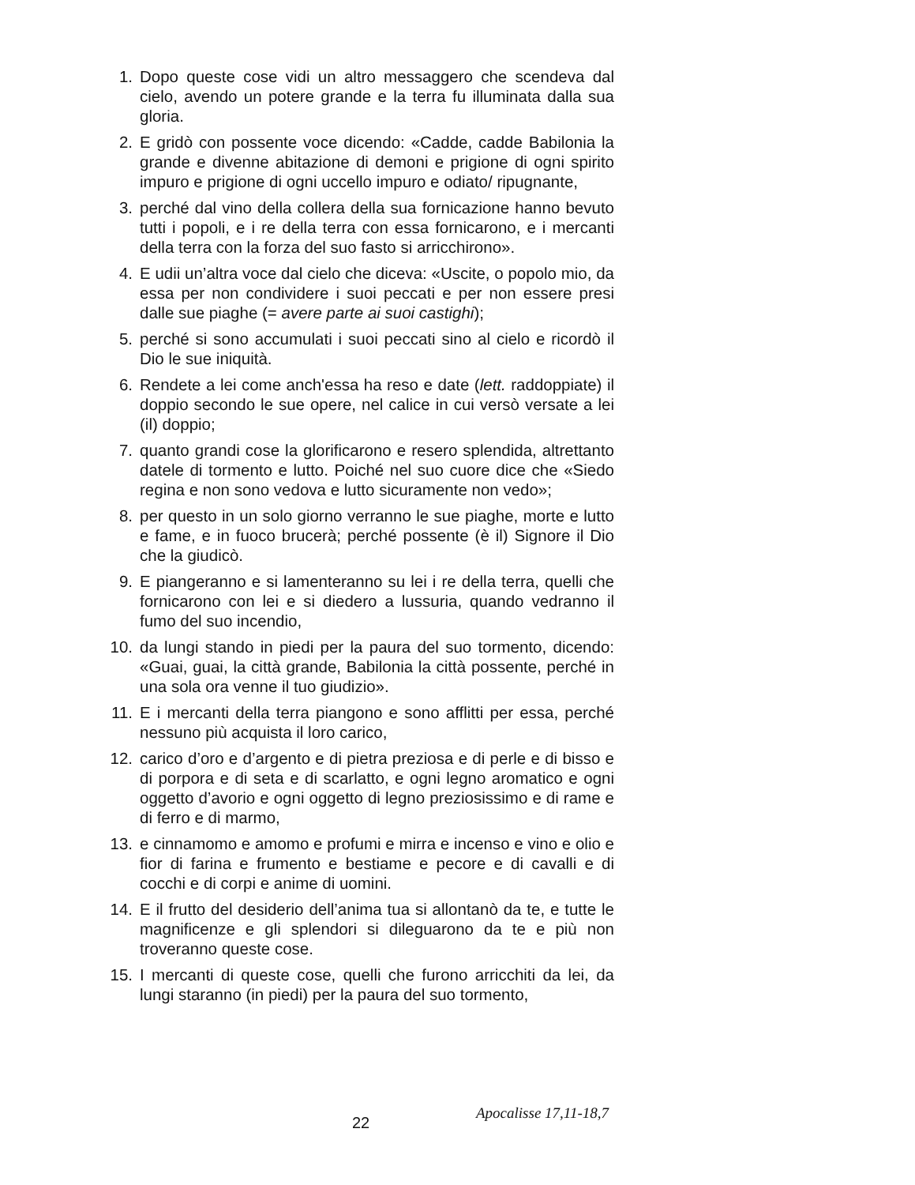1. Dopo queste cose vidi un altro messaggero che scendeva dal cielo, avendo un potere grande e la terra fu illuminata dalla sua gloria.
2. E gridò con possente voce dicendo: «Cadde, cadde Babilonia la grande e divenne abitazione di demoni e prigione di ogni spirito impuro e prigione di ogni uccello impuro e odiato/ ripugnante,
3. perché dal vino della collera della sua fornicazione hanno bevuto tutti i popoli, e i re della terra con essa fornicarono, e i mercanti della terra con la forza del suo fasto si arricchirono».
4. E udii un’altra voce dal cielo che diceva: «Uscite, o popolo mio, da essa per non condividere i suoi peccati e per non essere presi dalle sue piaghe (= avere parte ai suoi castighi);
5. perché si sono accumulati i suoi peccati sino al cielo e ricordò il Dio le sue iniquità.
6. Rendete a lei come anch'essa ha reso e date (lett. raddoppiate) il doppio secondo le sue opere, nel calice in cui versò versate a lei (il) doppio;
7. quanto grandi cose la glorificarono e resero splendida, altrettanto datele di tormento e lutto. Poiché nel suo cuore dice che «Siedo regina e non sono vedova e lutto sicuramente non vedo»;
8. per questo in un solo giorno verranno le sue piaghe, morte e lutto e fame, e in fuoco brucerà; perché possente (è il) Signore il Dio che la giudicò.
9. E piangeranno e si lamenteranno su lei i re della terra, quelli che fornicarono con lei e si diedero a lussuria, quando vedranno il fumo del suo incendio,
10. da lungi stando in piedi per la paura del suo tormento, dicendo: «Guai, guai, la città grande, Babilonia la città possente, perché in una sola ora venne il tuo giudizio».
11. E i mercanti della terra piangono e sono afflitti per essa, perché nessuno più acquista il loro carico,
12. carico d’oro e d’argento e di pietra preziosa e di perle e di bisso e di porpora e di seta e di scarlatto, e ogni legno aromatico e ogni oggetto d’avorio e ogni oggetto di legno preziosissimo e di rame e di ferro e di marmo,
13. e cinnamomo e amomo e profumi e mirra e incenso e vino e olio e fior di farina e frumento e bestiame e pecore e di cavalli e di cocchi e di corpi e anime di uomini.
14. E il frutto del desiderio dell’anima tua si allontanò da te, e tutte le magnificenze e gli splendori si dileguarono da te e più non troveranno queste cose.
15. I mercanti di queste cose, quelli che furono arricchiti da lei, da lungi staranno (in piedi) per la paura del suo tormento,
Apocalisse 17,11-18,7
22